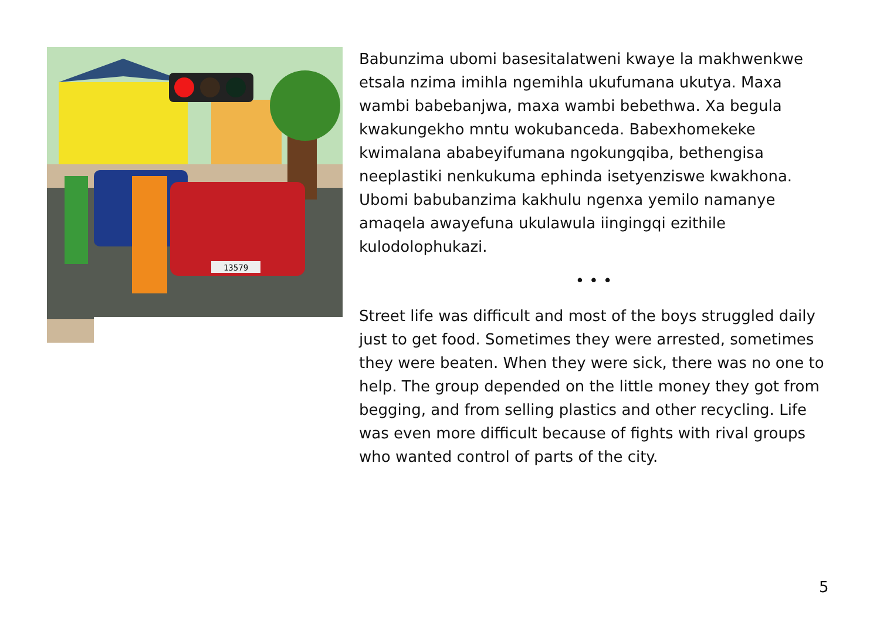13579
Babunzima ubomi basesitalatweni kwaye la makhwenkwe etsala nzima imihla ngemihla ukufumana ukutya. Maxa wambi babebanjwa, maxa wambi bebethwa. Xa begula kwakungekho mntu wokubanceda. Babexhomekeke kwimalana ababeyifumana ngokungqiba, bethengisa neeplastiki nenkukuma ephinda isetyenziswe kwakhona. Ubomi babubanzima kakhulu ngenxa yemilo namanye amaqela awayefuna ukulawula iingingqi ezithile kulodolophukazi.
• • •
Street life was difficult and most of the boys struggled daily just to get food. Sometimes they were arrested, sometimes they were beaten. When they were sick, there was no one to help. The group depended on the little money they got from begging, and from selling plastics and other recycling. Life was even more difficult because of fights with rival groups who wanted control of parts of the city.
5